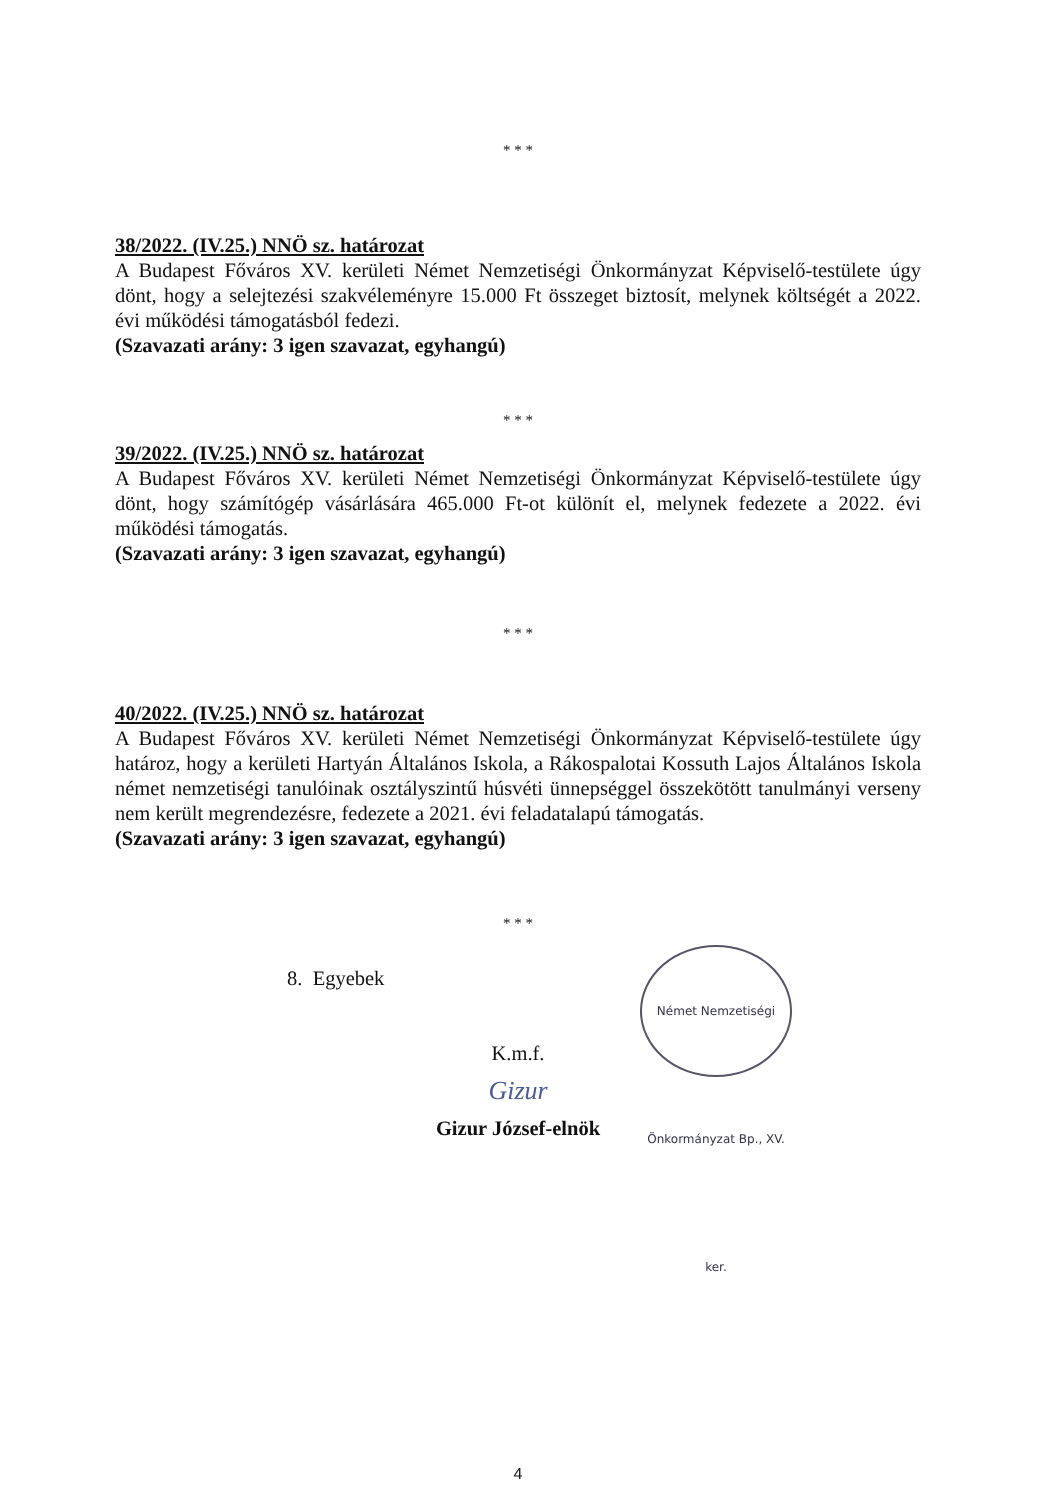* * *
38/2022. (IV.25.) NNÖ sz. határozat
A Budapest Főváros XV. kerületi Német Nemzetiségi Önkormányzat Képviselő-testülete úgy dönt, hogy a selejtezési szakvéleményre 15.000 Ft összeget biztosít, melynek költségét a 2022. évi működési támogatásból fedezi.
(Szavazati arány: 3 igen szavazat, egyhangú)
* * *
39/2022. (IV.25.) NNÖ sz. határozat
A Budapest Főváros XV. kerületi Német Nemzetiségi Önkormányzat Képviselő-testülete úgy dönt, hogy számítógép vásárlására 465.000 Ft-ot különít el, melynek fedezete a 2022. évi működési támogatás.
(Szavazati arány: 3 igen szavazat, egyhangú)
* * *
40/2022. (IV.25.) NNÖ sz. határozat
A Budapest Főváros XV. kerületi Német Nemzetiségi Önkormányzat Képviselő-testülete úgy határoz, hogy a kerületi Hartyán Általános Iskola, a Rákospalotai Kossuth Lajos Általános Iskola német nemzetiségi tanulóinak osztályszintű húsvéti ünnepséggel összekötött tanulmányi verseny nem került megrendezésre, fedezete a 2021. évi feladatalapú támogatás.
(Szavazati arány: 3 igen szavazat, egyhangú)
* * *
8. Egyebek
K.m.f.
Gizur
Gizur József-elnök
4
Német Nemzetiségi Önkormányzat Bp., XV. ker.